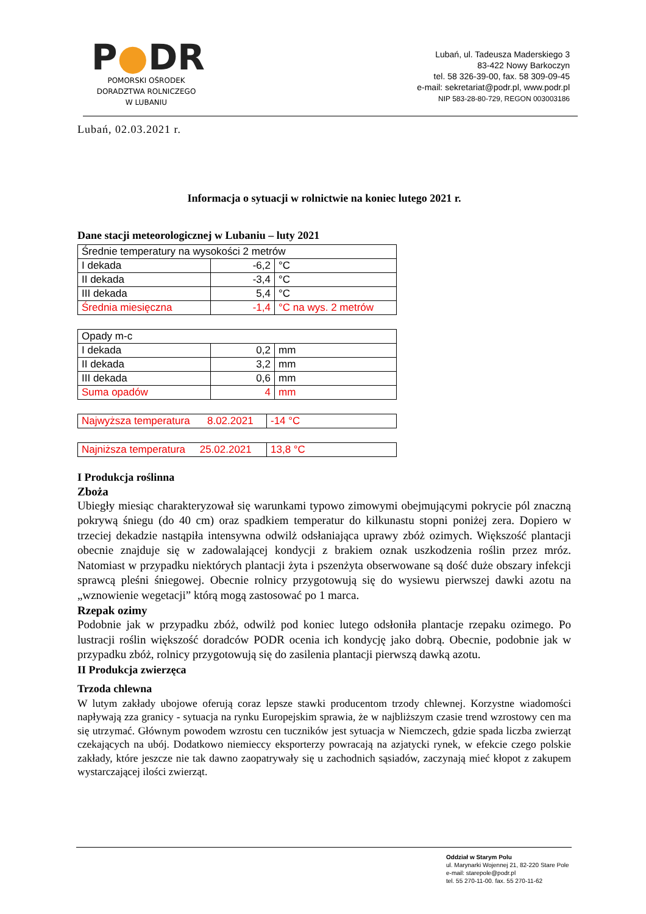P●DR
POMORSKI OŚRODEK
DORADZTWA ROLNICZEGO
W LUBANIU
Lubań, ul. Tadeusza Maderskiego 3
83-422 Nowy Barkoczyn
tel. 58 326-39-00, fax. 58 309-09-45
e-mail: sekretariat@podr.pl, www.podr.pl
NIP 583-28-80-729, REGON 003003186
Lubań, 02.03.2021 r.
Informacja o sytuacji w rolnictwie na koniec lutego 2021 r.
Dane stacji meteorologicznej w Lubaniu – luty 2021
| Średnie temperatury na wysokości 2 metrów | | |
| I dekada | -6,2 | °C |
| II dekada | -3,4 | °C |
| III dekada | 5,4 | °C |
| Średnia miesięczna | -1,4 | °C na wys. 2 metrów |
| Opady m-c | | |
| I dekada | 0,2 | mm |
| II dekada | 3,2 | mm |
| III dekada | 0,6 | mm |
| Suma opadów | 4 | mm |
| Najwyższa temperatura 8.02.2021 | -14 °C |
| Najniższa temperatura 25.02.2021 | 13,8 °C |
I Produkcja roślinna
Zboża
Ubiegły miesiąc charakteryzował się warunkami typowo zimowymi obejmującymi pokrycie pól znaczną pokrywą śniegu (do 40 cm) oraz spadkiem temperatur do kilkunastu stopni poniżej zera. Dopiero w trzeciej dekadzie nastąpiła intensywna odwilż odsłaniająca uprawy zbóż ozimych. Większość plantacji obecnie znajduje się w zadowalającej kondycji z brakiem oznak uszkodzenia roślin przez mróz. Natomiast w przypadku niektórych plantacji żyta i pszenżyta obserwowane są dość duże obszary infekcji sprawcą pleśni śniegowej. Obecnie rolnicy przygotowują się do wysiewu pierwszej dawki azotu na „wznowienie wegetacji” którą mogą zastosować po 1 marca.
Rzepak ozimy
Podobnie jak w przypadku zbóż, odwilż pod koniec lutego odsłoniła plantacje rzepaku ozimego. Po lustracji roślin większość doradców PODR ocenia ich kondycję jako dobrą. Obecnie, podobnie jak w przypadku zbóż, rolnicy przygotowują się do zasilenia plantacji pierwszą dawką azotu.
II Produkcja zwierzęca
Trzoda chlewna
W lutym zakłady ubojowe oferują coraz lepsze stawki producentom trzody chlewnej. Korzystne wiadomości napływają zza granicy - sytuacja na rynku Europejskim sprawia, że w najbliższym czasie trend wzrostowy cen ma się utrzymać. Głównym powodem wzrostu cen tuczników jest sytuacja w Niemczech, gdzie spada liczba zwierząt czekających na ubój. Dodatkowo niemieccy eksporterzy powracają na azjatycki rynek, w efekcie czego polskie zakłady, które jeszcze nie tak dawno zaopatrywały się u zachodnich sąsiadów, zaczynają mieć kłopot z zakupem wystarczającej ilości zwierząt.
Oddział w Starym Polu
ul. Marynarki Wojennej 21, 82-220 Stare Pole
e-mail: starepole@podr.pl
tel. 55 270-11-00. fax. 55 270-11-62